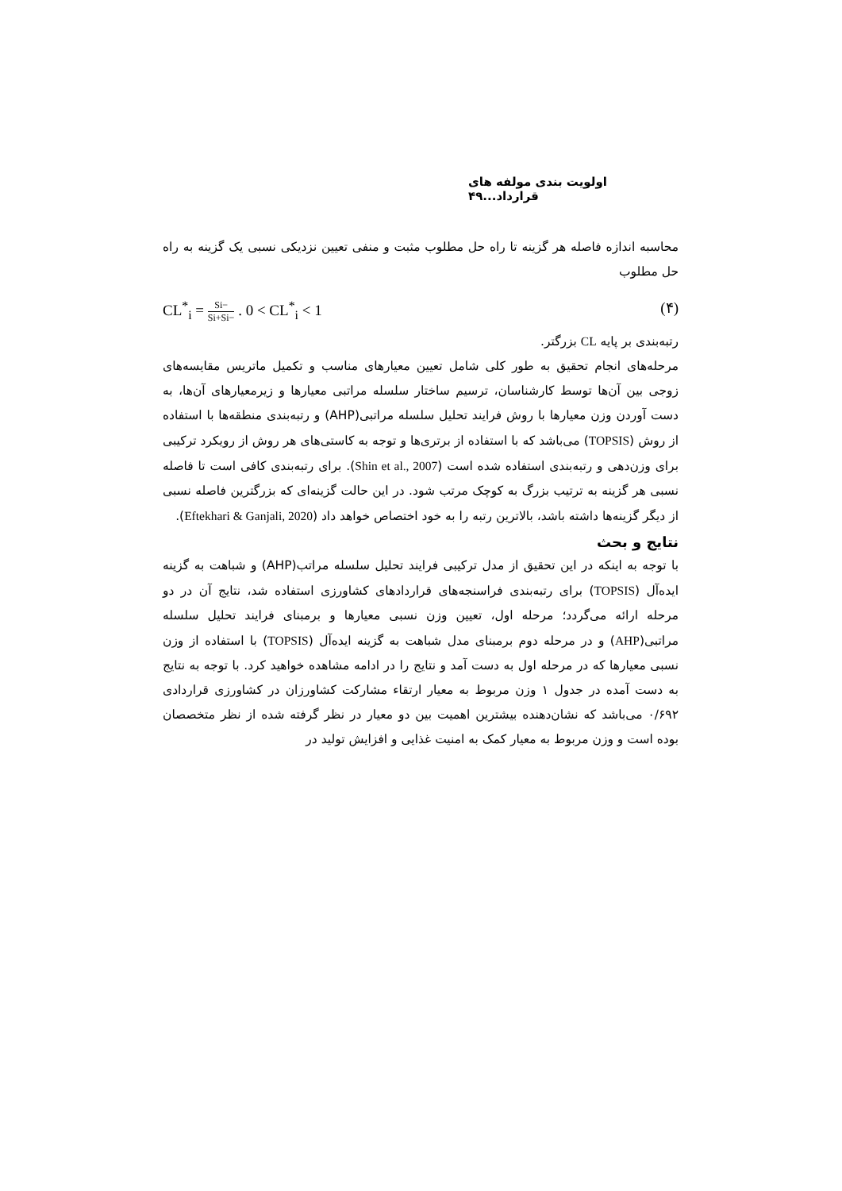اولویت بندی مولفه های قرارداد...۴۹
محاسبه اندازه فاصله هر گزینه تا راه حل مطلوب مثبت و منفی تعیین نزدیکی نسبی یک گزینه به راه حل مطلوب
CL<sup>*</sup><sub>i</sub> = Si− Si+Si− . 0 < CL<sup>*</sup><sub>i</sub> < 1 (۴)
رتبه‌بندی بر پایه CL بزرگتر.
مرحله‌های انجام تحقیق به طور کلی شامل تعیین معیارهای مناسب و تکمیل ماتریس مقایسه‌های زوجی بین آن‌ها توسط کارشناسان، ترسیم ساختار سلسله مراتبی معیارها و زیرمعیارهای آن‌ها، به دست آوردن وزن معیارها با روش فرایند تحلیل سلسله مراتبی(AHP) و رتبه‌بندی منطقه‌ها با استفاده از روش (TOPSIS) می‌باشد که با استفاده از برتری‌ها و توجه به کاستی‌های هر روش از رویکرد ترکیبی برای وزن‌دهی و رتبه‌بندی استفاده شده است (Shin et al., 2007). برای رتبه‌بندی کافی است تا فاصله نسبی هر گزینه به ترتیب بزرگ به کوچک مرتب شود. در این حالت گزینه‌ای که بزرگترین فاصله نسبی از دیگر گزینه‌ها داشته باشد، بالاترین رتبه را به خود اختصاص خواهد داد (Eftekhari & Ganjali, 2020).
نتایج و بحث
با توجه به اینکه در این تحقیق از مدل ترکیبی فرایند تحلیل سلسله مراتب(AHP) و شباهت به گزینه ایده‌آل (TOPSIS) برای رتبه‌بندی فراسنجه‌های قراردادهای کشاورزی استفاده شد، نتایج آن در دو مرحله ارائه می‌گردد؛ مرحله اول، تعیین وزن نسبی معیارها و برمبنای فرایند تحلیل سلسله مراتبی(AHP) و در مرحله دوم برمبنای مدل شباهت به گزینه ایده‌آل (TOPSIS) با استفاده از وزن نسبی معیارها که در مرحله اول به دست آمد و نتایج را در ادامه مشاهده خواهید کرد. با توجه به نتایج به دست آمده در جدول ۱ وزن مربوط به معیار ارتقاء مشارکت کشاورزان در کشاورزی قراردادی ۰/۶۹۲ می‌باشد که نشان‌دهنده بیشترین اهمیت بین دو معیار در نظر گرفته شده از نظر متخصصان بوده است و وزن مربوط به معیار کمک به امنیت غذایی و افزایش تولید در